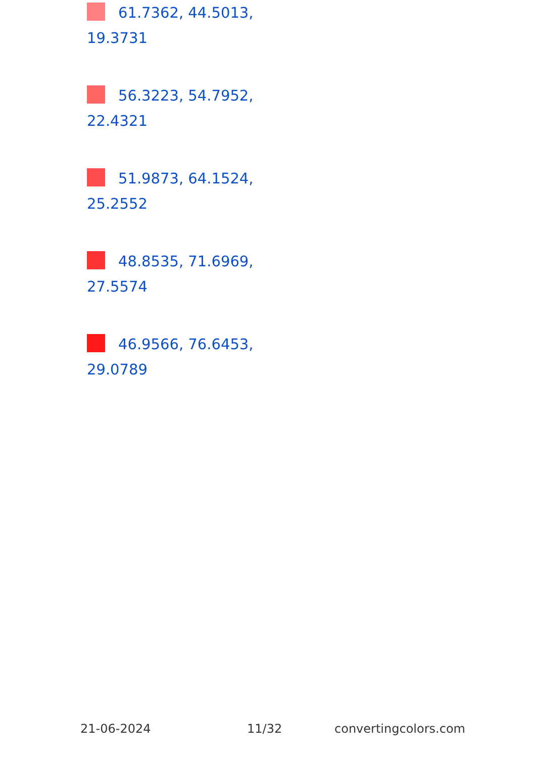61.7362, 44.5013, 19.3731
56.3223, 54.7952, 22.4321
51.9873, 64.1524, 25.2552
48.8535, 71.6969, 27.5574
46.9566, 76.6453, 29.0789
21-06-2024 11/32 convertingcolors.com